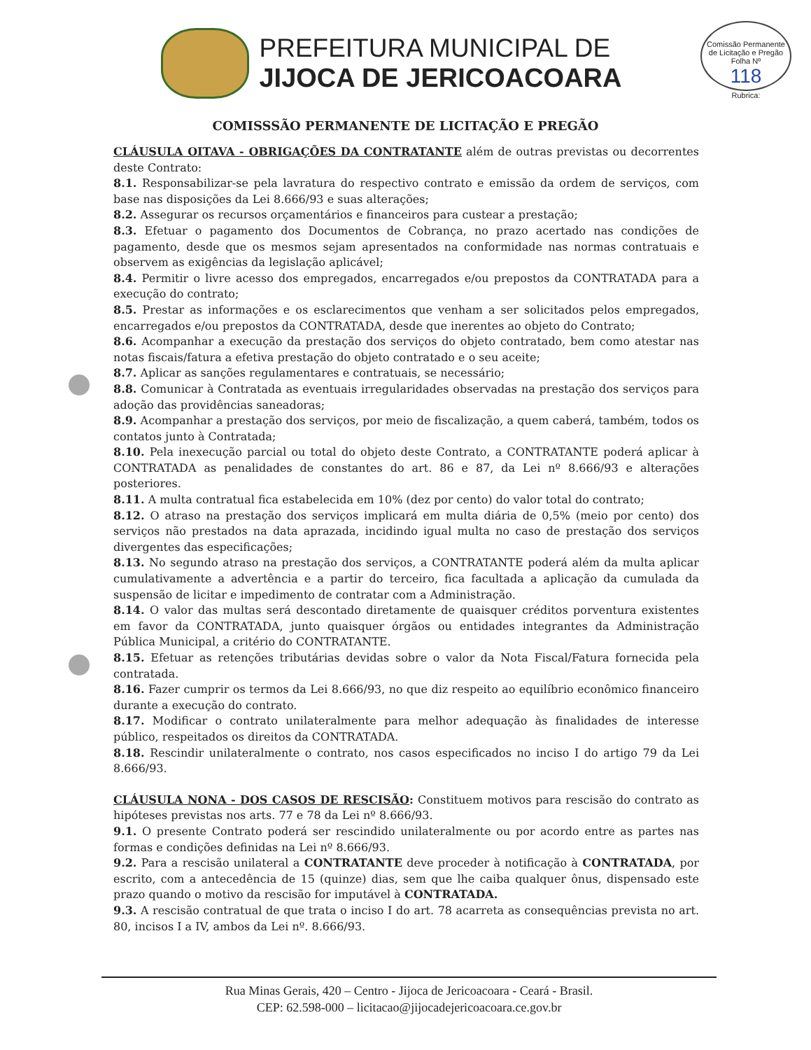PREFEITURA MUNICIPAL DE
JIJOCA DE JERICOACOARA
Comissão Permanente de Licitação e Pregão
Folha Nº
118
Rubrica:
COMISSSÃO PERMANENTE DE LICITAÇÃO E PREGÃO
CLÁUSULA OITAVA - OBRIGAÇÕES DA CONTRATANTE além de outras previstas ou decorrentes deste Contrato:
8.1. Responsabilizar-se pela lavratura do respectivo contrato e emissão da ordem de serviços, com base nas disposições da Lei 8.666/93 e suas alterações;
8.2. Assegurar os recursos orçamentários e financeiros para custear a prestação;
8.3. Efetuar o pagamento dos Documentos de Cobrança, no prazo acertado nas condições de pagamento, desde que os mesmos sejam apresentados na conformidade nas normas contratuais e observem as exigências da legislação aplicável;
8.4. Permitir o livre acesso dos empregados, encarregados e/ou prepostos da CONTRATADA para a execução do contrato;
8.5. Prestar as informações e os esclarecimentos que venham a ser solicitados pelos empregados, encarregados e/ou prepostos da CONTRATADA, desde que inerentes ao objeto do Contrato;
8.6. Acompanhar a execução da prestação dos serviços do objeto contratado, bem como atestar nas notas fiscais/fatura a efetiva prestação do objeto contratado e o seu aceite;
8.7. Aplicar as sanções regulamentares e contratuais, se necessário;
8.8. Comunicar à Contratada as eventuais irregularidades observadas na prestação dos serviços para adoção das providências saneadoras;
8.9. Acompanhar a prestação dos serviços, por meio de fiscalização, a quem caberá, também, todos os contatos junto à Contratada;
8.10. Pela inexecução parcial ou total do objeto deste Contrato, a CONTRATANTE poderá aplicar à CONTRATADA as penalidades de constantes do art. 86 e 87, da Lei nº 8.666/93 e alterações posteriores.
8.11. A multa contratual fica estabelecida em 10% (dez por cento) do valor total do contrato;
8.12. O atraso na prestação dos serviços implicará em multa diária de 0,5% (meio por cento) dos serviços não prestados na data aprazada, incidindo igual multa no caso de prestação dos serviços divergentes das especificações;
8.13. No segundo atraso na prestação dos serviços, a CONTRATANTE poderá além da multa aplicar cumulativamente a advertência e a partir do terceiro, fica facultada a aplicação da cumulada da suspensão de licitar e impedimento de contratar com a Administração.
8.14. O valor das multas será descontado diretamente de quaisquer créditos porventura existentes em favor da CONTRATADA, junto quaisquer órgãos ou entidades integrantes da Administração Pública Municipal, a critério do CONTRATANTE.
8.15. Efetuar as retenções tributárias devidas sobre o valor da Nota Fiscal/Fatura fornecida pela contratada.
8.16. Fazer cumprir os termos da Lei 8.666/93, no que diz respeito ao equilíbrio econômico financeiro durante a execução do contrato.
8.17. Modificar o contrato unilateralmente para melhor adequação às finalidades de interesse público, respeitados os direitos da CONTRATADA.
8.18. Rescindir unilateralmente o contrato, nos casos especificados no inciso I do artigo 79 da Lei 8.666/93.
CLÁUSULA NONA - DOS CASOS DE RESCISÃO: Constituem motivos para rescisão do contrato as hipóteses previstas nos arts. 77 e 78 da Lei nº 8.666/93.
9.1. O presente Contrato poderá ser rescindido unilateralmente ou por acordo entre as partes nas formas e condições definidas na Lei nº 8.666/93.
9.2. Para a rescisão unilateral a CONTRATANTE deve proceder à notificação à CONTRATADA, por escrito, com a antecedência de 15 (quinze) dias, sem que lhe caiba qualquer ônus, dispensado este prazo quando o motivo da rescisão for imputável à CONTRATADA.
9.3. A rescisão contratual de que trata o inciso I do art. 78 acarreta as consequências prevista no art. 80, incisos I a IV, ambos da Lei nº. 8.666/93.
Rua Minas Gerais, 420 – Centro - Jijoca de Jericoacoara - Ceará - Brasil.
CEP: 62.598-000 – licitacao@jijocadejericoacoara.ce.gov.br